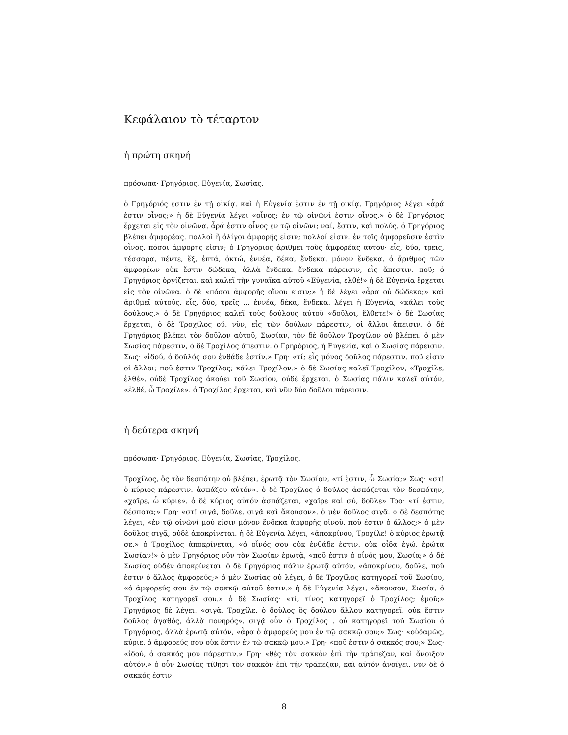Κεφάλαιον τὸ τέταρτον
ἡ πρώτη σκηνή
πρόσωπα· Γρηγόριος, Εὐγενία, Σωσίας.
ὁ Γρηγόριός ἐστιν ἐν τῇ οἰκίᾳ. καὶ ἡ Εὐγενία ἐστιν ἐν τῇ οἰκίᾳ. Γρηγόριος λέγει «ἆρά ἐστιν οἶνος;» ἡ δὲ Εὐγενία λέγει «οἶνος; ἐν τῷ οἰνῶνί ἐστιν οἶνος.» ὁ δὲ Γρηγόριος ἔρχεται εἰς τὸν οἰνῶνα. ἆρά ἐστιν οἶνος ἐν τῷ οἰνῶνι; ναί, ἔστιν, καὶ πολύς. ὁ Γρηγόριος βλέπει ἀμφορέας. πολλοὶ ἢ ὀλίγοι ἀμφορῆς εἰσιν; πολλοί εἰσιν. ἐν τοῖς ἀμφορεῦσιν ἐστὶν οἶνος. πόσοι ἀμφορῆς εἰσιν; ὁ Γρηγόριος ἀριθμεῖ τοὺς ἀμφορέας αὐτοῦ· εἷς, δύο, τρεῖς, τέσσαρα, πέντε, ἕξ, ἑπτά, ὀκτώ, ἐννέα, δέκα, ἕνδεκα. μόνον ἕνδεκα. ὁ ἄριθμος τῶν ἀμφορέων οὐκ ἔστιν δώδεκα, ἀλλὰ ἕνδεκα. ἕνδεκα πάρεισιν, εἷς ἄπεστιν. ποῦ; ὁ Γρηγόριος ὀργίζεται. καὶ καλεῖ τὴν γυναῖκα αὐτοῦ «Εὐγενία, ἐλθέ!» ἡ δὲ Εὐγενία ἔρχεται εἰς τὸν οἰνῶνα. ὁ δὲ «πόσοι ἀμφορῆς οἴνου εἰσιν;» ἡ δὲ λέγει «ἆρα οὐ δώδεκα;» καὶ ἀριθμεῖ αὐτούς. εἷς, δύο, τρεῖς ... ἐννέα, δέκα, ἕνδεκα. λέγει ἡ Εὐγενία, «κάλει τοὺς δούλους.» ὁ δὲ Γρηγόριος καλεῖ τοὺς δούλους αὐτοῦ «δοῦλοι, ἔλθετε!» ὁ δὲ Σωσίας ἔρχεται, ὁ δὲ Τροχίλος οὔ. νῦν, εἷς τῶν δούλων πάρεστιν, οἱ ἄλλοι ἄπεισιν. ὁ δὲ Γρηγόριος βλέπει τὸν δοῦλον αὐτοῦ, Σωσίαν, τὸν δὲ δοῦλον Τροχίλον οὐ βλέπει. ὁ μὲν Σωσίας πάρεστιν, ὁ δὲ Τροχίλος ἄπεστιν. ὁ Γρηρόριος, ἡ Εὐγενία, καὶ ὁ Σωσίας πάρεισιν. Σως· «ἰδού, ὁ δοῦλός σου ἐνθάδε ἐστίν.» Γρη· «τί; εἷς μόνος δοῦλος πάρεστιν. ποῦ εἰσιν οἱ ἄλλοι; ποῦ ἐστιν Τροχίλος; κάλει Τροχίλον.» ὁ δὲ Σωσίας καλεῖ Τροχίλον, «Τροχίλε, ἐλθέ». οὐδὲ Τροχίλος ἀκούει τοῦ Σωσίου, οὐδὲ ἔρχεται. ὁ Σωσίας πάλιν καλεῖ αὐτόν, «ἐλθέ, ὦ Τροχίλε». ὁ Τροχίλος ἔρχεται, καὶ νῦν δύο δοῦλοι πάρεισιν.
ἡ δεύτερα σκηνή
πρόσωπα· Γρηγόριος, Εὐγενία, Σωσίας, Τροχίλος.
Τροχίλος, ὃς τὸν δεσπότην οὐ βλέπει, ἐρωτᾷ τὸν Σωσίαν, «τί ἐστιν, ὦ Σωσία;» Σως· «στ! ὁ κύριος πάρεστιν. ἀσπάζου αὐτόν». ὁ δὲ Τροχίλος ὁ δοῦλος ἀσπάζεται τὸν δεσπότην, «χαῖρε, ὦ κύριε». ὁ δὲ κύριος αὐτόν ἀσπάζεται, «χαῖρε καὶ σύ, δοῦλε» Τρο· «τί ἐστιν, δέσποτα;» Γρη· «στ! σιγᾶ, δοῦλε. σιγᾶ καὶ ἄκουσον». ὁ μὲν δοῦλος σιγᾷ. ὁ δὲ δεσπότης λέγει, «ἐν τῷ οἰνῶνί μού εἰσιν μόνον ἕνδεκα ἀμφορῆς οἰνοῦ. ποῦ ἐστιν ὁ ἄλλος;» ὁ μὲν δοῦλος σιγᾷ, οὐδὲ ἀποκρίνεται. ἡ δὲ Εὐγενία λέγει, «ἀποκρίνου, Τροχίλε! ὁ κύριος ἐρωτᾷ σε.» ὁ Τροχίλος ἀποκρίνεται, «ὁ οἶνός σου οὐκ ἐνθάδε ἐστιν. οὐκ οἶδα ἐγώ. ἐρώτα Σωσίαν!» ὁ μὲν Γρηγόριος νῦν τὸν Σωσίαν ἐρωτᾷ, «ποῦ ἐστιν ὁ οἶνός μου, Σωσία;» ὁ δὲ Σωσίας οὐδέν ἀποκρίνεται. ὁ δὲ Γρηγόριος πάλιν ἐρωτᾷ αὐτόν, «ἀποκρίνου, δοῦλε, ποῦ ἐστιν ὁ ἄλλος ἀμφορεύς;» ὁ μὲν Σωσίας οὐ λέγει, ὁ δὲ Τροχίλος κατηγορεῖ τοῦ Σωσίου, «ὁ ἀμφορεύς σου ἐν τῷ σακκῷ αὐτοῦ ἐστιν.» ἡ δὲ Εὐγενία λέγει, «ἄκουσον, Σωσία, ὁ Τροχίλος κατηγορεῖ σου.» ὁ δὲ Σωσίας· «τί, τίνος κατηγορεῖ ὁ Τροχίλος; ἐμοῦ;» Γρηγόριος δὲ λέγει, «σιγᾶ, Τροχίλε. ὁ δοῦλος ὃς δούλου ἄλλου κατηγορεῖ, οὐκ ἔστιν δοῦλος ἀγαθός, ἀλλὰ πονηρός». σιγᾷ οὖν ὁ Τροχίλος . οὐ κατηγορεῖ τοῦ Σωσίου ὁ Γρηγόριος, ἀλλὰ ἐρωτᾷ αὐτόν, «ἆρα ὁ ἀμφορεύς μου ἐν τῷ σακκῷ σου;» Σως· «οὐδαμῶς, κύριε. ὁ ἀμφορεύς σου οὐκ ἔστιν ἐν τῷ σακκῷ μου.» Γρη· «ποῦ ἐστιν ὁ σακκός σου;» Σως· «ἰδού, ὁ σακκός μου πάρεστιν.» Γρη· «θές τὸν σακκὸν ἐπὶ τὴν τράπεζαν, καὶ ἄνοιξον αὐτόν.» ὁ οὖν Σωσίας τίθησι τὸν σακκὸν ἐπὶ τήν τράπεζαν, καὶ αὐτόν ἀνοίγει. νῦν δὲ ὁ σακκός ἐστιν
8